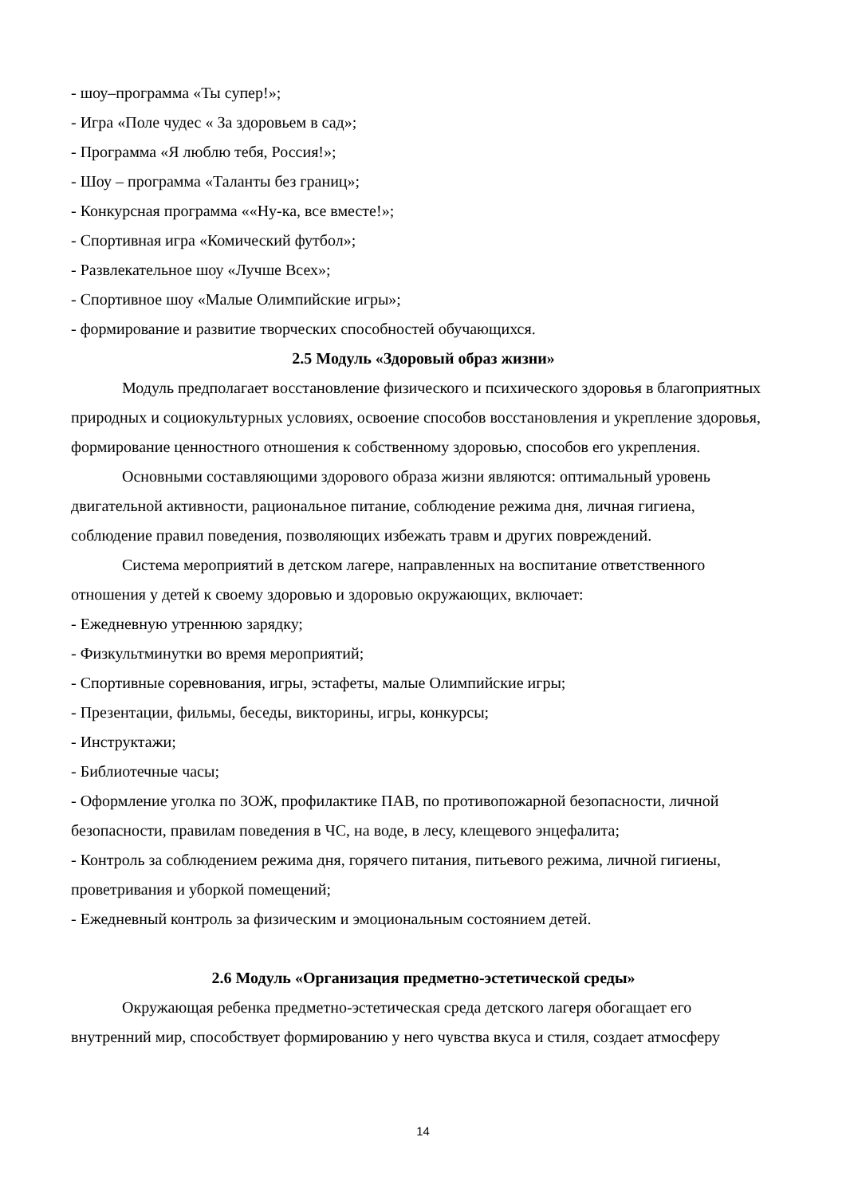- шоу–программа «Ты супер!»;
- Игра «Поле чудес « За здоровьем в сад»;
- Программа «Я люблю тебя, Россия!»;
- Шоу – программа «Таланты без границ»;
- Конкурсная программа ««Ну-ка, все вместе!»;
- Спортивная игра «Комический футбол»;
- Развлекательное шоу «Лучше Всех»;
- Спортивное шоу «Малые Олимпийские игры»;
- формирование и развитие творческих способностей обучающихся.
2.5 Модуль «Здоровый образ жизни»
Модуль предполагает восстановление физического и психического здоровья в благоприятных природных и социокультурных условиях, освоение способов восстановления и укрепление здоровья, формирование ценностного отношения к собственному здоровью, способов его укрепления.
Основными составляющими здорового образа жизни являются: оптимальный уровень двигательной активности, рациональное питание, соблюдение режима дня, личная гигиена, соблюдение правил поведения, позволяющих избежать травм и других повреждений.
Система мероприятий в детском лагере, направленных на воспитание ответственного отношения у детей к своему здоровью и здоровью окружающих, включает:
- Ежедневную утреннюю зарядку;
- Физкультминутки во время мероприятий;
- Спортивные соревнования, игры, эстафеты, малые Олимпийские игры;
- Презентации, фильмы, беседы, викторины, игры, конкурсы;
- Инструктажи;
- Библиотечные часы;
- Оформление уголка по ЗОЖ, профилактике ПАВ, по противопожарной безопасности, личной безопасности, правилам поведения в ЧС, на воде, в лесу, клещевого энцефалита;
- Контроль за соблюдением режима дня, горячего питания, питьевого режима, личной гигиены, проветривания и уборкой помещений;
- Ежедневный контроль за физическим и эмоциональным состоянием детей.
2.6 Модуль «Организация предметно-эстетической среды»
Окружающая ребенка предметно-эстетическая среда детского лагеря обогащает его внутренний мир, способствует формированию у него чувства вкуса и стиля, создает атмосферу
14